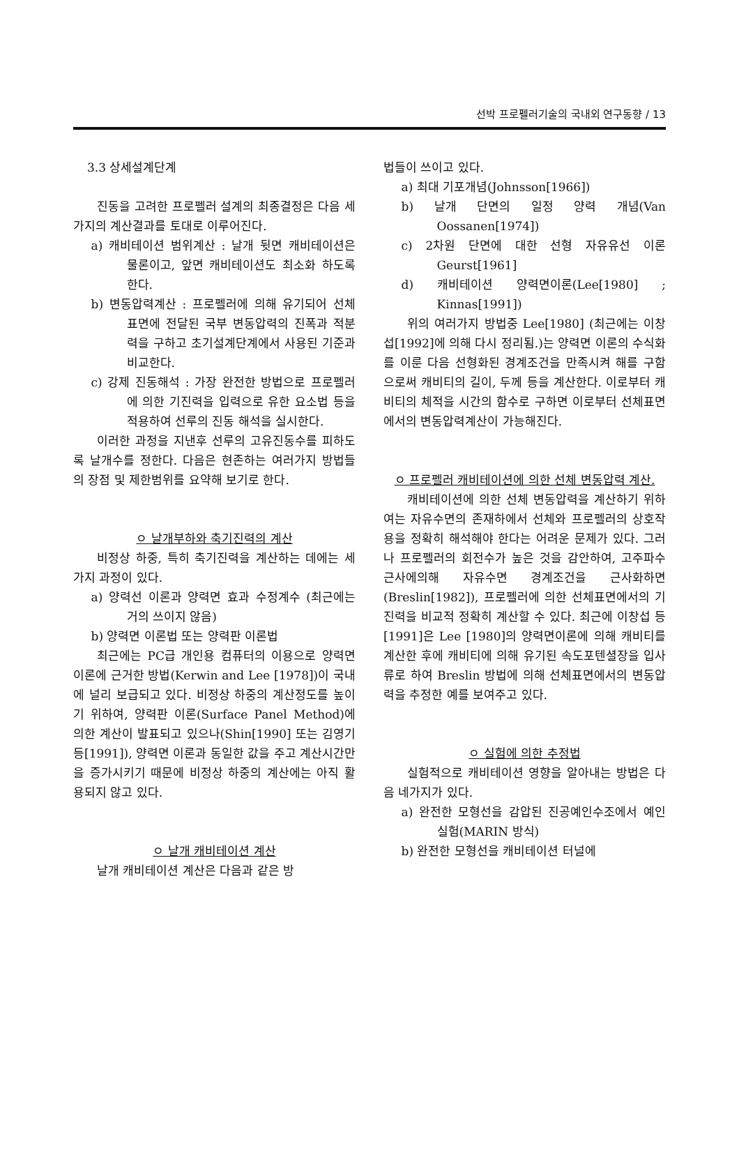선박 프로펠러기술의 국내외 연구동향 / 13
3.3 상세설계단계
진동을 고려한 프로펠러 설계의 최종결정은 다음 세가지의 계산결과를 토대로 이루어진다.
a) 캐비테이션 범위계산 : 날개 뒷면 캐비테이션은 물론이고, 앞면 캐비테이션도 최소화 하도록 한다.
b) 변동압력계산 : 프로펠러에 의해 유기되어 선체 표면에 전달된 국부 변동압력의 진폭과 적분력을 구하고 초기설계단계에서 사용된 기준과 비교한다.
c) 강제 진동해석 : 가장 완전한 방법으로 프로펠러에 의한 기진력을 입력으로 유한 요소법 등을 적용하여 선루의 진동 해석을 실시한다.
이러한 과정을 지낸후 선루의 고유진동수를 피하도록 날개수를 정한다. 다음은 현존하는 여러가지 방법들의 장점 및 제한범위를 요약해 보기로 한다.
ㅇ 날개부하와 축기진력의 계산
비정상 하중, 특히 축기진력을 계산하는 데에는 세가지 과정이 있다.
a) 양력선 이론과 양력면 효과 수정계수 (최근에는 거의 쓰이지 않음)
b) 양력면 이론법 또는 양력판 이론법
최근에는 PC급 개인용 컴퓨터의 이용으로 양력면 이론에 근거한 방법(Kerwin and Lee [1978])이 국내에 널리 보급되고 있다. 비정상 하중의 계산정도를 높이기 위하여, 양력판 이론(Surface Panel Method)에 의한 계산이 발표되고 있으나(Shin[1990] 또는 김영기 등[1991]), 양력면 이론과 동일한 값을 주고 계산시간만을 증가시키기 때문에 비정상 하중의 계산에는 아직 활용되지 않고 있다.
ㅇ 날개 캐비테이션 계산
날개 캐비테이션 계산은 다음과 같은 방
법들이 쓰이고 있다.
a) 최대 기포개념(Johnsson[1966])
b) 날개 단면의 일정 양력 개념(Van Oossanen[1974])
c) 2차원 단면에 대한 선형 자유유선 이론Geurst[1961]
d) 캐비테이션 양력면이론(Lee[1980] ; Kinnas[1991])
위의 여러가지 방법중 Lee[1980] (최근에는 이창섭[1992]에 의해 다시 정리됨.)는 양력면 이론의 수식화를 이룬 다음 선형화된 경계조건을 만족시켜 해를 구함으로써 캐비티의 길이, 두께 등을 계산한다. 이로부터 캐비티의 체적을 시간의 함수로 구하면 이로부터 선체표면에서의 변동압력계산이 가능해진다.
ㅇ 프로펠러 캐비테이션에 의한 선체 변동압력 계산.
캐비테이션에 의한 선체 변동압력을 계산하기 위하여는 자유수면의 존재하에서 선체와 프로펠러의 상호작용을 정확히 해석해야 한다는 어려운 문제가 있다. 그러나 프로펠러의 회전수가 높은 것을 감안하여, 고주파수 근사에의해 자유수면 경계조건을 근사화하면(Breslin[1982]), 프로펠러에 의한 선체표면에서의 기진력을 비교적 정확히 계산할 수 있다. 최근에 이창섭 등 [1991]은 Lee [1980]의 양력면이론에 의해 캐비티를 계산한 후에 캐비티에 의해 유기된 속도포텐셜장을 입사류로 하여 Breslin 방법에 의해 선체표면에서의 변동압력을 추정한 예를 보여주고 있다.
ㅇ 실험에 의한 추정법
실험적으로 캐비테이션 영향을 알아내는 방법은 다음 네가지가 있다.
a) 완전한 모형선을 감압된 진공예인수조에서 예인 실험(MARIN 방식)
b) 완전한 모형선을 캐비테이션 터널에